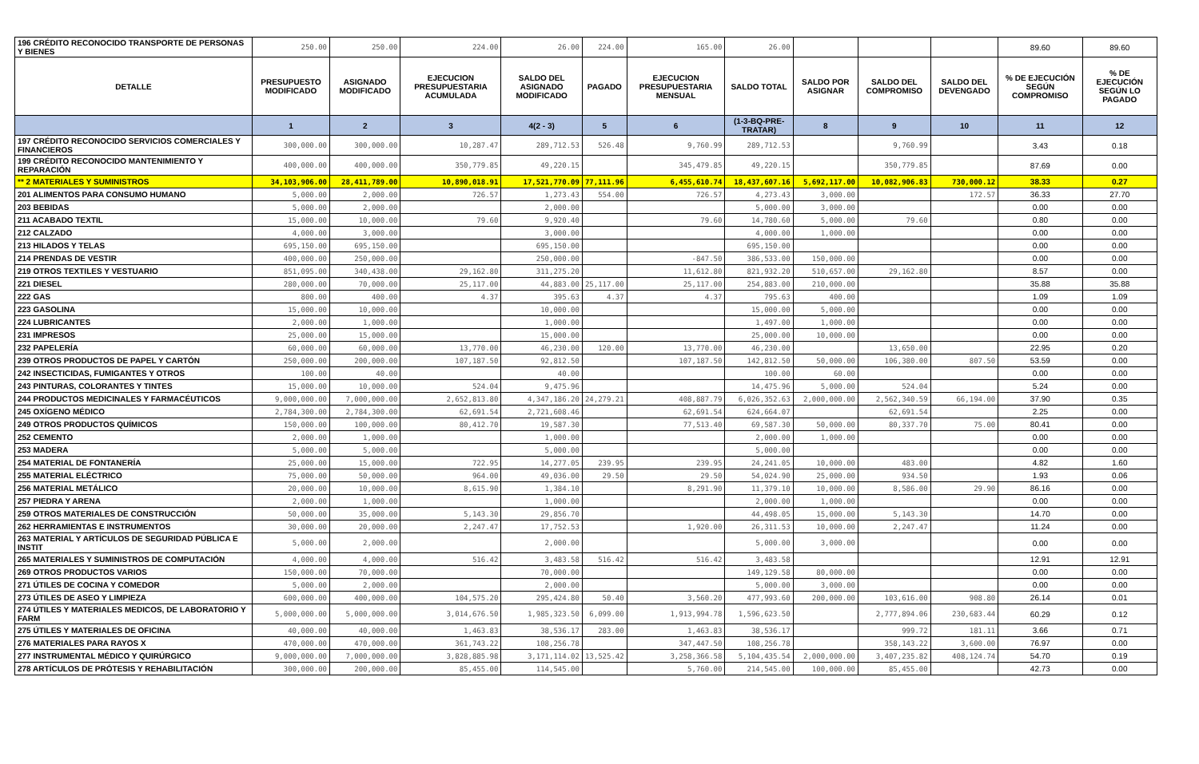| 196 CRÉDITO RECONOCIDO TRANSPORTE DE PERSONAS Y BIENES | 250.00 | 250.00 | 224.00 | 26.00 | 224.00 | 165.00 | 26.00 | | | | 89.60 | 89.60 |
| DETALLE | PRESUPUESTO MODIFICADO | ASIGNADO MODIFICADO | EJECUCION PRESUPUESTARIA ACUMULADA | SALDO DEL ASIGNADO MODIFICADO | PAGADO | EJECUCION PRESUPUESTARIA MENSUAL | SALDO TOTAL | SALDO POR ASIGNAR | SALDO DEL COMPROMISO | SALDO DEL DEVENGADO | % DE EJECUCIÓN SEGÚN COMPROMISO | % DE EJECUCIÓN SEGÚN LO PAGADO |
| | 1 | 2 | 3 | 4(2 - 3) | 5 | 6 | (1-3-BQ-PRE-TRATAR) | 8 | 9 | 10 | 11 | 12 |
| 197 CRÉDITO RECONOCIDO SERVICIOS COMERCIALES Y FINANCIEROS | 300,000.00 | 300,000.00 | 10,287.47 | 289,712.53 | 526.48 | 9,760.99 | 289,712.53 | | 9,760.99 | | 3.43 | 0.18 |
| 199 CRÉDITO RECONOCIDO MANTENIMIENTO Y REPARACIÓN | 400,000.00 | 400,000.00 | 350,779.85 | 49,220.15 | | 345,479.85 | 49,220.15 | | 350,779.85 | | 87.69 | 0.00 |
| ** 2 MATERIALES Y SUMINISTROS | 34,103,906.00 | 28,411,789.00 | 10,890,018.91 | 17,521,770.09 | 77,111.96 | 6,455,610.74 | 18,437,607.16 | 5,692,117.00 | 10,082,906.83 | 730,000.12 | 38.33 | 0.27 |
| 201 ALIMENTOS PARA CONSUMO HUMANO | 5,000.00 | 2,000.00 | 726.57 | 1,273.43 | 554.00 | 726.57 | 4,273.43 | 3,000.00 | | 172.57 | 36.33 | 27.70 |
| 203 BEBIDAS | 5,000.00 | 2,000.00 | | 2,000.00 | | | 5,000.00 | 3,000.00 | | | 0.00 | 0.00 |
| 211 ACABADO TEXTIL | 15,000.00 | 10,000.00 | 79.60 | 9,920.40 | | 79.60 | 14,780.60 | 5,000.00 | 79.60 | | 0.80 | 0.00 |
| 212 CALZADO | 4,000.00 | 3,000.00 | | 3,000.00 | | | 4,000.00 | 1,000.00 | | | 0.00 | 0.00 |
| 213 HILADOS Y TELAS | 695,150.00 | 695,150.00 | | 695,150.00 | | | 695,150.00 | | | | 0.00 | 0.00 |
| 214 PRENDAS DE VESTIR | 400,000.00 | 250,000.00 | | 250,000.00 | | -847.50 | 386,533.00 | 150,000.00 | | | 0.00 | 0.00 |
| 219 OTROS TEXTILES Y VESTUARIO | 851,095.00 | 340,438.00 | 29,162.80 | 311,275.20 | | 11,612.80 | 821,932.20 | 510,657.00 | 29,162.80 | | 8.57 | 0.00 |
| 221 DIESEL | 280,000.00 | 70,000.00 | 25,117.00 | 44,883.00 | 25,117.00 | 25,117.00 | 254,883.00 | 210,000.00 | | | 35.88 | 35.88 |
| 222 GAS | 800.00 | 400.00 | 4.37 | 395.63 | 4.37 | 4.37 | 795.63 | 400.00 | | | 1.09 | 1.09 |
| 223 GASOLINA | 15,000.00 | 10,000.00 | | 10,000.00 | | | 15,000.00 | 5,000.00 | | | 0.00 | 0.00 |
| 224 LUBRICANTES | 2,000.00 | 1,000.00 | | 1,000.00 | | | 1,497.00 | 1,000.00 | | | 0.00 | 0.00 |
| 231 IMPRESOS | 25,000.00 | 15,000.00 | | 15,000.00 | | | 25,000.00 | 10,000.00 | | | 0.00 | 0.00 |
| 232 PAPELERÍA | 60,000.00 | 60,000.00 | 13,770.00 | 46,230.00 | 120.00 | 13,770.00 | 46,230.00 | | 13,650.00 | | 22.95 | 0.20 |
| 239 OTROS PRODUCTOS DE PAPEL Y CARTÓN | 250,000.00 | 200,000.00 | 107,187.50 | 92,812.50 | | 107,187.50 | 142,812.50 | 50,000.00 | 106,380.00 | 807.50 | 53.59 | 0.00 |
| 242 INSECTICIDAS, FUMIGANTES Y OTROS | 100.00 | 40.00 | | 40.00 | | | 100.00 | 60.00 | | | 0.00 | 0.00 |
| 243 PINTURAS, COLORANTES Y TINTES | 15,000.00 | 10,000.00 | 524.04 | 9,475.96 | | | 14,475.96 | 5,000.00 | 524.04 | | 5.24 | 0.00 |
| 244 PRODUCTOS MEDICINALES Y FARMACÉUTICOS | 9,000,000.00 | 7,000,000.00 | 2,652,813.80 | 4,347,186.20 | 24,279.21 | 408,887.79 | 6,026,352.63 | 2,000,000.00 | 2,562,340.59 | 66,194.00 | 37.90 | 0.35 |
| 245 OXÍGENO MÉDICO | 2,784,300.00 | 2,784,300.00 | 62,691.54 | 2,721,608.46 | | 62,691.54 | 624,664.07 | | 62,691.54 | | 2.25 | 0.00 |
| 249 OTROS PRODUCTOS QUÍMICOS | 150,000.00 | 100,000.00 | 80,412.70 | 19,587.30 | | 77,513.40 | 69,587.30 | 50,000.00 | 80,337.70 | 75.00 | 80.41 | 0.00 |
| 252 CEMENTO | 2,000.00 | 1,000.00 | | 1,000.00 | | | 2,000.00 | 1,000.00 | | | 0.00 | 0.00 |
| 253 MADERA | 5,000.00 | 5,000.00 | | 5,000.00 | | | 5,000.00 | | | | 0.00 | 0.00 |
| 254 MATERIAL DE FONTANERÍA | 25,000.00 | 15,000.00 | 722.95 | 14,277.05 | 239.95 | 239.95 | 24,241.05 | 10,000.00 | 483.00 | | 4.82 | 1.60 |
| 255 MATERIAL ELÉCTRICO | 75,000.00 | 50,000.00 | 964.00 | 49,036.00 | 29.50 | 29.50 | 54,024.90 | 25,000.00 | 934.50 | | 1.93 | 0.06 |
| 256 MATERIAL METÁLICO | 20,000.00 | 10,000.00 | 8,615.90 | 1,384.10 | | 8,291.90 | 11,379.10 | 10,000.00 | 8,586.00 | 29.90 | 86.16 | 0.00 |
| 257 PIEDRA Y ARENA | 2,000.00 | 1,000.00 | | 1,000.00 | | | 2,000.00 | 1,000.00 | | | 0.00 | 0.00 |
| 259 OTROS MATERIALES DE CONSTRUCCIÓN | 50,000.00 | 35,000.00 | 5,143.30 | 29,856.70 | | | 44,498.05 | 15,000.00 | 5,143.30 | | 14.70 | 0.00 |
| 262 HERRAMIENTAS E INSTRUMENTOS | 30,000.00 | 20,000.00 | 2,247.47 | 17,752.53 | | 1,920.00 | 26,311.53 | 10,000.00 | 2,247.47 | | 11.24 | 0.00 |
| 263 MATERIAL Y ARTÍCULOS DE SEGURIDAD PÚBLICA E INSTIT | 5,000.00 | 2,000.00 | | 2,000.00 | | | 5,000.00 | 3,000.00 | | | 0.00 | 0.00 |
| 265 MATERIALES Y SUMINISTROS DE COMPUTACIÓN | 4,000.00 | 4,000.00 | 516.42 | 3,483.58 | 516.42 | 516.42 | 3,483.58 | | | | 12.91 | 12.91 |
| 269 OTROS PRODUCTOS VARIOS | 150,000.00 | 70,000.00 | | 70,000.00 | | | 149,129.58 | 80,000.00 | | | 0.00 | 0.00 |
| 271 ÚTILES DE COCINA Y COMEDOR | 5,000.00 | 2,000.00 | | 2,000.00 | | | 5,000.00 | 3,000.00 | | | 0.00 | 0.00 |
| 273 ÚTILES DE ASEO Y LIMPIEZA | 600,000.00 | 400,000.00 | 104,575.20 | 295,424.80 | 50.40 | 3,560.20 | 477,993.60 | 200,000.00 | 103,616.00 | 908.80 | 26.14 | 0.01 |
| 274 ÚTILES Y MATERIALES MEDICOS, DE LABORATORIO Y FARM | 5,000,000.00 | 5,000,000.00 | 3,014,676.50 | 1,985,323.50 | 6,099.00 | 1,913,994.78 | 1,596,623.50 | | 2,777,894.06 | 230,683.44 | 60.29 | 0.12 |
| 275 ÚTILES Y MATERIALES DE OFICINA | 40,000.00 | 40,000.00 | 1,463.83 | 38,536.17 | 283.00 | 1,463.83 | 38,536.17 | | 999.72 | 181.11 | 3.66 | 0.71 |
| 276 MATERIALES PARA RAYOS X | 470,000.00 | 470,000.00 | 361,743.22 | 108,256.78 | | 347,447.50 | 108,256.78 | | 358,143.22 | 3,600.00 | 76.97 | 0.00 |
| 277 INSTRUMENTAL MÉDICO Y QUIRÚRGICO | 9,000,000.00 | 7,000,000.00 | 3,828,885.98 | 3,171,114.02 | 13,525.42 | 3,258,366.58 | 5,104,435.54 | 2,000,000.00 | 3,407,235.82 | 408,124.74 | 54.70 | 0.19 |
| 278 ARTÍCULOS DE PRÓTESIS Y REHABILITACIÓN | 300,000.00 | 200,000.00 | 85,455.00 | 114,545.00 | | 5,760.00 | 214,545.00 | 100,000.00 | 85,455.00 | | 42.73 | 0.00 |